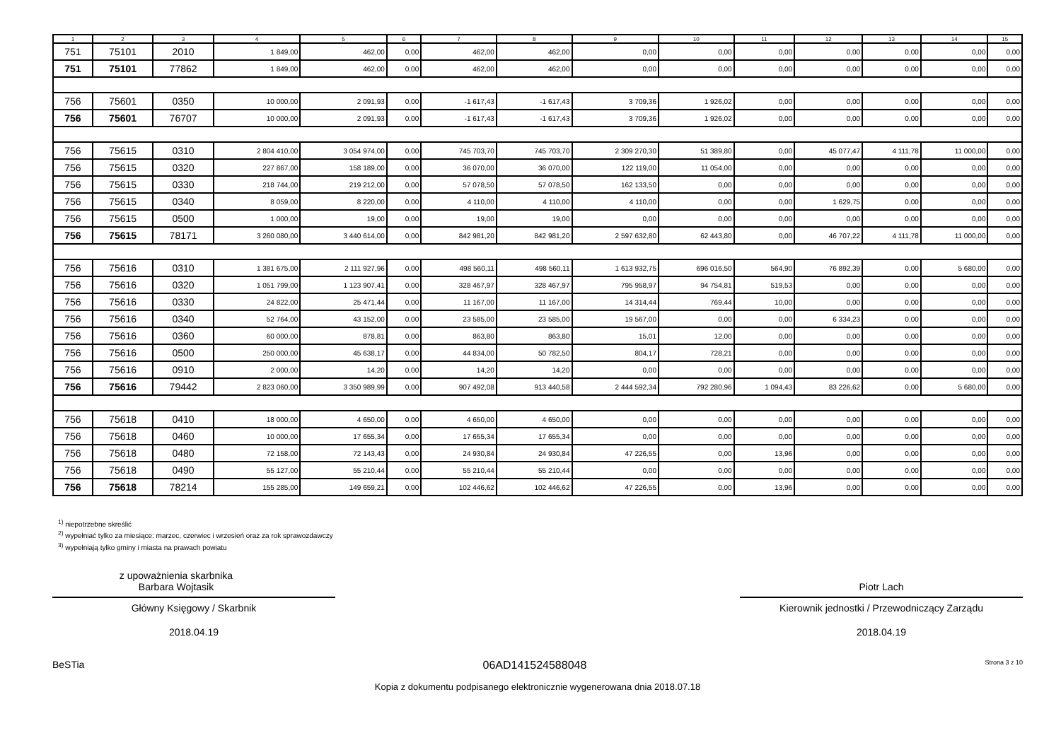| 1 | 2 | 3 | 4 | 5 | 6 | 7 | 8 | 9 | 10 | 11 | 12 | 13 | 14 | 15 |
| --- | --- | --- | --- | --- | --- | --- | --- | --- | --- | --- | --- | --- | --- | --- |
| 751 | 75101 | 2010 | 1 849,00 | 462,00 | 0,00 | 462,00 | 462,00 | 0,00 | 0,00 | 0,00 | 0,00 | 0,00 | 0,00 | 0,00 |
| 751 | 75101 | 77862 | 1 849,00 | 462,00 | 0,00 | 462,00 | 462,00 | 0,00 | 0,00 | 0,00 | 0,00 | 0,00 | 0,00 | 0,00 |
| 756 | 75601 | 0350 | 10 000,00 | 2 091,93 | 0,00 | -1 617,43 | -1 617,43 | 3 709,36 | 1 926,02 | 0,00 | 0,00 | 0,00 | 0,00 | 0,00 |
| 756 | 75601 | 76707 | 10 000,00 | 2 091,93 | 0,00 | -1 617,43 | -1 617,43 | 3 709,36 | 1 926,02 | 0,00 | 0,00 | 0,00 | 0,00 | 0,00 |
| 756 | 75615 | 0310 | 2 804 410,00 | 3 054 974,00 | 0,00 | 745 703,70 | 745 703,70 | 2 309 270,30 | 51 389,80 | 0,00 | 45 077,47 | 4 111,78 | 11 000,00 | 0,00 |
| 756 | 75615 | 0320 | 227 867,00 | 158 189,00 | 0,00 | 36 070,00 | 36 070,00 | 122 119,00 | 11 054,00 | 0,00 | 0,00 | 0,00 | 0,00 | 0,00 |
| 756 | 75615 | 0330 | 218 744,00 | 219 212,00 | 0,00 | 57 078,50 | 57 078,50 | 162 133,50 | 0,00 | 0,00 | 0,00 | 0,00 | 0,00 | 0,00 |
| 756 | 75615 | 0340 | 8 059,00 | 8 220,00 | 0,00 | 4 110,00 | 4 110,00 | 4 110,00 | 0,00 | 0,00 | 1 629,75 | 0,00 | 0,00 | 0,00 |
| 756 | 75615 | 0500 | 1 000,00 | 19,00 | 0,00 | 19,00 | 19,00 | 0,00 | 0,00 | 0,00 | 0,00 | 0,00 | 0,00 | 0,00 |
| 756 | 75615 | 78171 | 3 260 080,00 | 3 440 614,00 | 0,00 | 842 981,20 | 842 981,20 | 2 597 632,80 | 62 443,80 | 0,00 | 46 707,22 | 4 111,78 | 11 000,00 | 0,00 |
| 756 | 75616 | 0310 | 1 381 675,00 | 2 111 927,96 | 0,00 | 498 560,11 | 498 560,11 | 1 613 932,75 | 696 016,50 | 564,90 | 76 892,39 | 0,00 | 5 680,00 | 0,00 |
| 756 | 75616 | 0320 | 1 051 799,00 | 1 123 907,41 | 0,00 | 328 467,97 | 328 467,97 | 795 958,97 | 94 754,81 | 519,53 | 0,00 | 0,00 | 0,00 | 0,00 |
| 756 | 75616 | 0330 | 24 822,00 | 25 471,44 | 0,00 | 11 167,00 | 11 167,00 | 14 314,44 | 769,44 | 10,00 | 0,00 | 0,00 | 0,00 | 0,00 |
| 756 | 75616 | 0340 | 52 764,00 | 43 152,00 | 0,00 | 23 585,00 | 23 585,00 | 19 567,00 | 0,00 | 0,00 | 6 334,23 | 0,00 | 0,00 | 0,00 |
| 756 | 75616 | 0360 | 60 000,00 | 878,81 | 0,00 | 863,80 | 863,80 | 15,01 | 12,00 | 0,00 | 0,00 | 0,00 | 0,00 | 0,00 |
| 756 | 75616 | 0500 | 250 000,00 | 45 638,17 | 0,00 | 44 834,00 | 50 782,50 | 804,17 | 728,21 | 0,00 | 0,00 | 0,00 | 0,00 | 0,00 |
| 756 | 75616 | 0910 | 2 000,00 | 14,20 | 0,00 | 14,20 | 14,20 | 0,00 | 0,00 | 0,00 | 0,00 | 0,00 | 0,00 | 0,00 |
| 756 | 75616 | 79442 | 2 823 060,00 | 3 350 989,99 | 0,00 | 907 492,08 | 913 440,58 | 2 444 592,34 | 792 280,96 | 1 094,43 | 83 226,62 | 0,00 | 5 680,00 | 0,00 |
| 756 | 75618 | 0410 | 18 000,00 | 4 650,00 | 0,00 | 4 650,00 | 4 650,00 | 0,00 | 0,00 | 0,00 | 0,00 | 0,00 | 0,00 | 0,00 |
| 756 | 75618 | 0460 | 10 000,00 | 17 655,34 | 0,00 | 17 655,34 | 17 655,34 | 0,00 | 0,00 | 0,00 | 0,00 | 0,00 | 0,00 | 0,00 |
| 756 | 75618 | 0480 | 72 158,00 | 72 143,43 | 0,00 | 24 930,84 | 24 930,84 | 47 226,55 | 0,00 | 13,96 | 0,00 | 0,00 | 0,00 | 0,00 |
| 756 | 75618 | 0490 | 55 127,00 | 55 210,44 | 0,00 | 55 210,44 | 55 210,44 | 0,00 | 0,00 | 0,00 | 0,00 | 0,00 | 0,00 | 0,00 |
| 756 | 75618 | 78214 | 155 285,00 | 149 659,21 | 0,00 | 102 446,62 | 102 446,62 | 47 226,55 | 0,00 | 13,96 | 0,00 | 0,00 | 0,00 | 0,00 |
<sup>1)</sup> niepotrzebne skreślić
<sup>2)</sup> wypełniać tylko za miesiące: marzec, czerwiec i wrzesień oraz za rok sprawozdawczy
<sup>3)</sup> wypełniają tylko gminy i miasta na prawach powiatu
z upoważnienia skarbnika
Barbara Wojtasik
Główny Księgowy / Skarbnik
2018.04.19
Piotr Lach
Kierownik jednostki / Przewodniczący Zarządu
2018.04.19
BeSTia 06AD141524588048 Strona 3 z 10
Kopia z dokumentu podpisanego elektronicznie wygenerowana dnia 2018.07.18